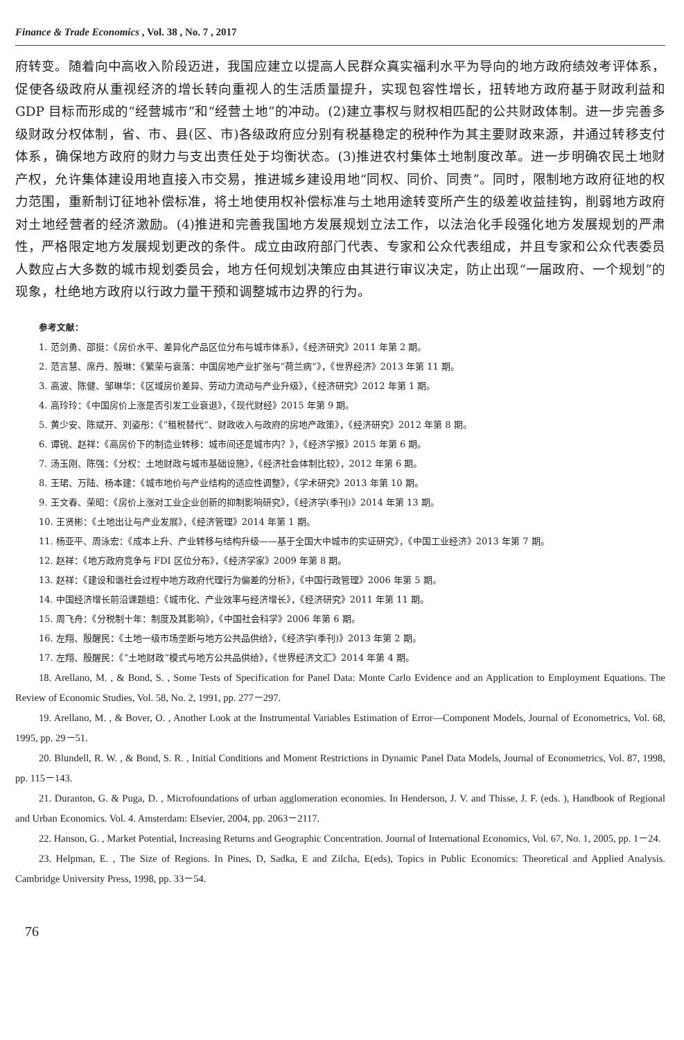Finance & Trade Economics , Vol. 38 , No. 7 , 2017
府转变。随着向中高收入阶段迈进，我国应建立以提高人民群众真实福利水平为导向的地方政府绩效考评体系，促使各级政府从重视经济的增长转向重视人的生活质量提升，实现包容性增长，扭转地方政府基于财政利益和 GDP 目标而形成的“经营城市”和“经营土地”的冲动。(2)建立事权与财权相匹配的公共财政体制。进一步完善多级财政分权体制，省、市、县(区、市)各级政府应分别有税基稳定的税种作为其主要财政来源，并通过转移支付体系，确保地方政府的财力与支出责任处于均衡状态。(3)推进农村集体土地制度改革。进一步明确农民土地财产权，允许集体建设用地直接入市交易，推进城乡建设用地“同权、同价、同责”。同时，限制地方政府征地的权力范围，重新制订征地补偿标准，将土地使用权补偿标准与土地用途转变所产生的级差收益挂钩，削弱地方政府对土地经营者的经济激励。(4)推进和完善我国地方发展规划立法工作，以法治化手段强化地方发展规划的严肃性，严格限定地方发展规划更改的条件。成立由政府部门代表、专家和公众代表组成，并且专家和公众代表委员人数应占大多数的城市规划委员会，地方任何规划决策应由其进行审议决定，防止出现“一届政府、一个规划”的现象，杜绝地方政府以行政力量干预和调整城市边界的行为。
参考文献：
1. 范剑勇、邵挺：《房价水平、差异化产品区位分布与城市体系》，《经济研究》2011 年第 2 期。
2. 范言慧、席丹、殷琳：《繁荣与衰落：中国房地产业扩张与“荷兰病”》，《世界经济》2013 年第 11 期。
3. 高波、陈健、邹琳华：《区域房价差异、劳动力流动与产业升级》，《经济研究》2012 年第 1 期。
4. 高玲玲：《中国房价上涨是否引发工业衰退》，《现代财经》2015 年第 9 期。
5. 黄少安、陈斌开、刘姿彤：《“租税替代”、财政收入与政府的房地产政策》，《经济研究》2012 年第 8 期。
6. 谭锐、赵祥：《高房价下的制造业转移：城市间还是城市内？》，《经济学报》2015 年第 6 期。
7. 汤玉刚、陈强：《分权：土地财政与城市基础设施》，《经济社会体制比较》，2012 年第 6 期。
8. 王珺、万陆、杨本建：《城市地价与产业结构的适应性调整》，《学术研究》2013 年第 10 期。
9. 王文春、荣昭：《房价上涨对工业企业创新的抑制影响研究》，《经济学(季刊)》2014 年第 13 期。
10. 王贤彬：《土地出让与产业发展》，《经济管理》2014 年第 1 期。
11. 杨亚平、周泳宏：《成本上升、产业转移与结构升级——基于全国大中城市的实证研究》，《中国工业经济》2013 年第 7 期。
12. 赵祥：《地方政府竞争与 FDI 区位分布》，《经济学家》2009 年第 8 期。
13. 赵祥：《建设和谐社会过程中地方政府代理行为偏差的分析》，《中国行政管理》2006 年第 5 期。
14. 中国经济增长前沿课题组：《城市化、产业效率与经济增长》，《经济研究》2011 年第 11 期。
15. 周飞舟：《分税制十年：制度及其影响》，《中国社会科学》2006 年第 6 期。
16. 左翔、殷醒民：《土地一级市场垄断与地方公共品供给》，《经济学(季刊)》2013 年第 2 期。
17. 左翔、殷醒民：《“土地财政”模式与地方公共品供给》，《世界经济文汇》2014 年第 4 期。
18. Arellano, M. , & Bond, S. , Some Tests of Specification for Panel Data: Monte Carlo Evidence and an Application to Employment Equations. The Review of Economic Studies, Vol. 58, No. 2, 1991, pp. 277－297.
19. Arellano, M. , & Bover, O. , Another Look at the Instrumental Variables Estimation of Error—Component Models, Journal of Econometrics, Vol. 68, 1995, pp. 29－51.
20. Blundell, R. W. , & Bond, S. R. , Initial Conditions and Moment Restrictions in Dynamic Panel Data Models, Journal of Econometrics, Vol. 87, 1998, pp. 115－143.
21. Duranton, G. & Puga, D. , Microfoundations of urban agglomeration economies. In Henderson, J. V. and Thisse, J. F. (eds. ), Handbook of Regional and Urban Economics. Vol. 4. Amsterdam: Elsevier, 2004, pp. 2063－2117.
22. Hanson, G. , Market Potential, Increasing Returns and Geographic Concentration. Journal of International Economics, Vol. 67, No. 1, 2005, pp. 1－24.
23. Helpman, E. , The Size of Regions. In Pines, D, Sadka, E and Zilcha, E(eds), Topics in Public Economics: Theoretical and Applied Analysis. Cambridge University Press, 1998, pp. 33－54.
76